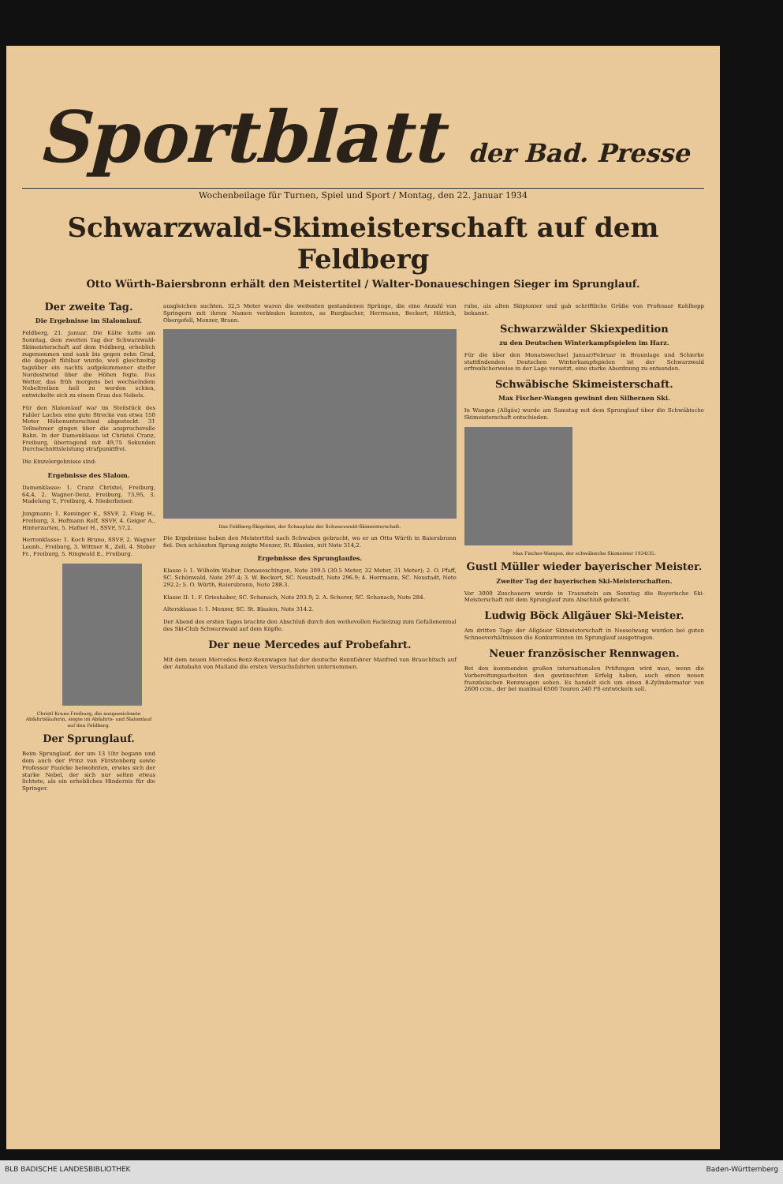Sportblatt der Bad. Presse
Wochenbeilage für Turnen, Spiel und Sport / Montag, den 22. Januar 1934
Schwarzwald-Skimeisterschaft auf dem Feldberg
Otto Würth-Baiersbronn erhält den Meistertitel / Walter-Donaueschingen Sieger im Sprunglauf.
Der zweite Tag.
Die Ergebnisse im Slalomlauf.
Feldberg, 21. Januar. Die Kälte hatte am Sonntag, dem zweiten Tag der Schwarzwald-Skimeisterschaft auf dem Feldberg, erheblich zugenommen und sank bis gegen zehn Grad, die doppelt fühlbar wurde, weil gleichzeitig tagsüber ein nachts aufgekommener steifer Nordostwind über die Höhen fegte. Das Wetter, das früh morgens bei wechselndem Nebeltreiben hell zu werden schien, entwickelte sich zu einem Grau des Nebels.
Für den Slalomlauf war im Steilstück des Fahler Loches eine gute Strecke von etwa 150 Meter Höhenunterschied abgesteckt. 31 Teilnehmer gingen über die anspruchsvolle Bahn. In der Damenklasse ist Christel Cranz, Freiburg, überragend mit 49,75 Sekunden Durchschnittsleistung strafpunktfrei.
Die Einzelergebnisse sind:
Ergebnisse des Slalom.
Damenklasse: 1. Cranz Christel, Freiburg, 64,4, 2. Wagner-Denz, Freiburg, 73,95, 3. Madelung T., Freiburg, 4. Niederheiser.
Jungmann: 1. Rominger E., SSVF, 2. Flaig H., Freiburg, 3. Hofmann Rolf, SSVF, 4. Geiger A., Hinterzarten, 5. Hafner H., SSVF, 57,2.
Herrenklasse: 1. Koch Bruno, SSVF, 2. Wagner Leonh., Freiburg, 3. Wittner R., Zell, 4. Stober Fr., Freiburg, 5. Ringwald E., Freiburg.
Christl Kranz-Freiburg, die ausgezeichnete Abfahrtsläuferin, siegte im Abfahrts- und Slalomlauf auf den Feldberg.
Der Sprunglauf.
Beim Sprunglauf, der um 13 Uhr begann und dem auch der Prinz von Fürstenberg sowie Professor Paulcke beiwohnten, erwies sich der starke Nebel, der sich nur selten etwas lichtete, als ein erhebliches Hindernis für die Springer.
ausgleichen suchten. 32,5 Meter waren die weitesten gestandenen Sprünge, die eine Anzahl von Springern mit ihrem Namen verbinden konnten, so Burgbacher, Herrmann, Beckert, Hättich, Obergefell, Menzer, Braun.
Das Feldberg-Skigebiet, der Schauplatz der Schwarzwald-Skimeisterschaft.
Die Ergebnisse haben den Meistertitel nach Schwaben gebracht, wo er an Otto Würth in Baiersbronn fiel. Den schönsten Sprung zeigte Menzer, St. Blasien, mit Note 314,2.
Ergebnisse des Sprunglaufes.
Klasse I: 1. Wilhelm Walter, Donaueschingen, Note 309.5 (30.5 Meter, 32 Meter, 31 Meter); 2. O. Pfaff, SC. Schönwald, Note 297.4; 3. W. Beckert, SC. Neustadt, Note 296.9; 4. Herrmann, SC. Neustadt, Note 292.2; 5. O. Würth, Baiersbronn, Note 288.3.
Klasse II: 1. F. Grieshaber, SC. Schonach, Note 293.9; 2. A. Scherer, SC. Schonach, Note 284.
Altersklasse I: 1. Menzer, SC. St. Blasien, Note 314.2.
Der Abend des ersten Tages brachte den Abschluß durch den weihevollen Fackelzug zum Gefallenenmal des Ski-Club Schwarzwald auf dem Köpfle.
Der neue Mercedes auf Probefahrt.
Mit dem neuen Mercedes-Benz-Rennwagen hat der deutsche Rennfahrer Manfred von Brauchitsch auf der Autobahn von Mailand die ersten Versuchsfahrten unternommen.
ruhe, als alten Skipionier und gab schriftliche Grüße von Professor Kohlhepp bekannt.
Schwarzwälder Skiexpedition
zu den Deutschen Winterkampfspielen im Harz.
Für die über den Monatswechsel Januar/Februar in Braunlage und Schierke stattfindenden Deutschen Winterkampfspielen ist der Schwarzwald erfreulicherweise in der Lage versetzt, eine starke Abordnung zu entsenden.
Schwäbische Skimeisterschaft.
Max Fischer-Wangen gewinnt den Silbernen Ski.
In Wangen (Allgäu) wurde am Samstag mit dem Sprunglauf über die Schwäbische Skimeisterschaft entschieden.
Max Fischer-Wangen, der schwäbische Skimeister 1934/35.
Gustl Müller wieder bayerischer Meister.
Zweiter Tag der bayerischen Ski-Meisterschaften.
Vor 3000 Zuschauern wurde in Traunstein am Sonntag die Bayerische Ski-Meisterschaft mit dem Sprunglauf zum Abschluß gebracht.
Ludwig Böck Allgäuer Ski-Meister.
Am dritten Tage der Allgäuer Skimeisterschaft in Nesselwang wurden bei guten Schneeverhältnissen die Konkurrenzen im Sprunglauf ausgetragen.
Neuer französischer Rennwagen.
Bei den kommenden großen internationalen Prüfungen wird man, wenn die Vorbereitungsarbeiten den gewünschten Erfolg haben, auch einen neuen französischen Rennwagen sehen. Es handelt sich um einen 8-Zylindermotor von 2600 ccm., der bei maximal 6500 Touren 240 PS entwickeln soll.
BLB BADISCHE LANDESBIBLIOTHEK Baden-Württemberg